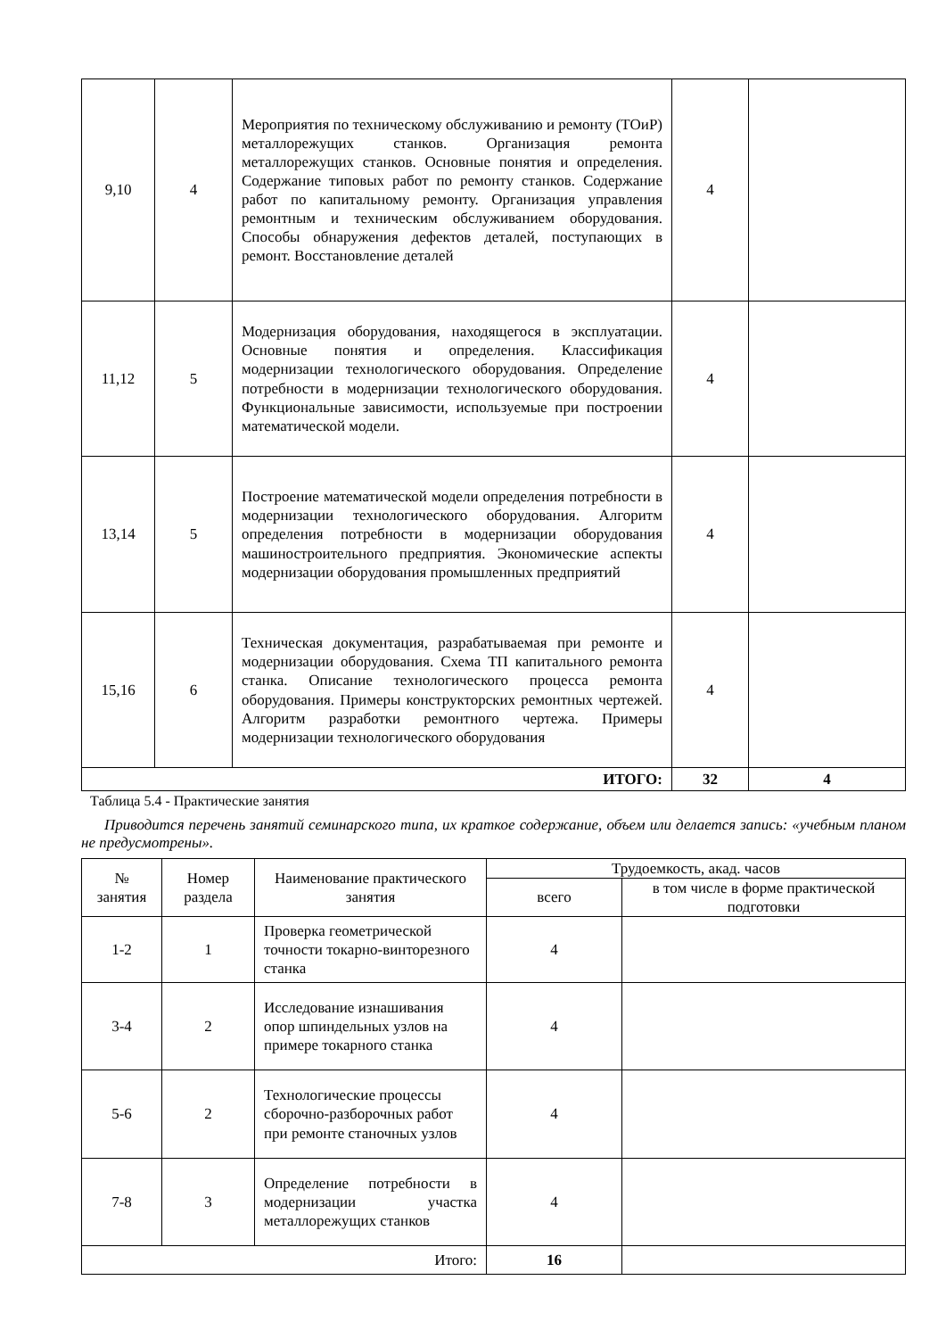| 9,10 | 4 | Мероприятия по техническому обслуживанию и ремонту (ТОиР) металлорежущих станков. Организация ремонта металлорежущих станков. Основные понятия и определения. Содержание типовых работ по ремонту станков. Содержание работ по капитальному ремонту. Организация управления ремонтным и техническим обслуживанием оборудования. Способы обнаружения дефектов деталей, поступающих в ремонт. Восстановление деталей | 4 | |
| 11,12 | 5 | Модернизация оборудования, находящегося в эксплуатации. Основные понятия и определения. Классификация модернизации технологического оборудования. Определение потребности в модернизации технологического оборудования. Функциональные зависимости, используемые при построении математической модели. | 4 | |
| 13,14 | 5 | Построение математической модели определения потребности в модернизации технологического оборудования. Алгоритм определения потребности в модернизации оборудования машиностроительного предприятия. Экономические аспекты модернизации оборудования промышленных предприятий | 4 | |
| 15,16 | 6 | Техническая документация, разрабатываемая при ремонте и модернизации оборудования. Схема ТП капитального ремонта станка. Описание технологического процесса ремонта оборудования. Примеры конструкторских ремонтных чертежей. Алгоритм разработки ремонтного чертежа. Примеры модернизации технологического оборудования | 4 | |
| ИТОГО: | | | 32 | 4 |
Таблица 5.4 - Практические занятия
Приводится перечень занятий семинарского типа, их краткое содержание, объем или делается запись: «учебным планом не предусмотрены».
| № занятия | Номер раздела | Наименование практического занятия | Трудоемкость, акад. часов | |
| --- | --- | --- | --- | --- |
| | | | всего | в том числе в форме практической подготовки |
| 1-2 | 1 | Проверка геометрической точности токарно-винторезного станка | 4 | |
| 3-4 | 2 | Исследование изнашивания опор шпиндельных узлов на примере токарного станка | 4 | |
| 5-6 | 2 | Технологические процессы сборочно-разборочных работ при ремонте станочных узлов | 4 | |
| 7-8 | 3 | Определение потребности в модернизации участка металлорежущих станков | 4 | |
| Итого: | | | 16 | |